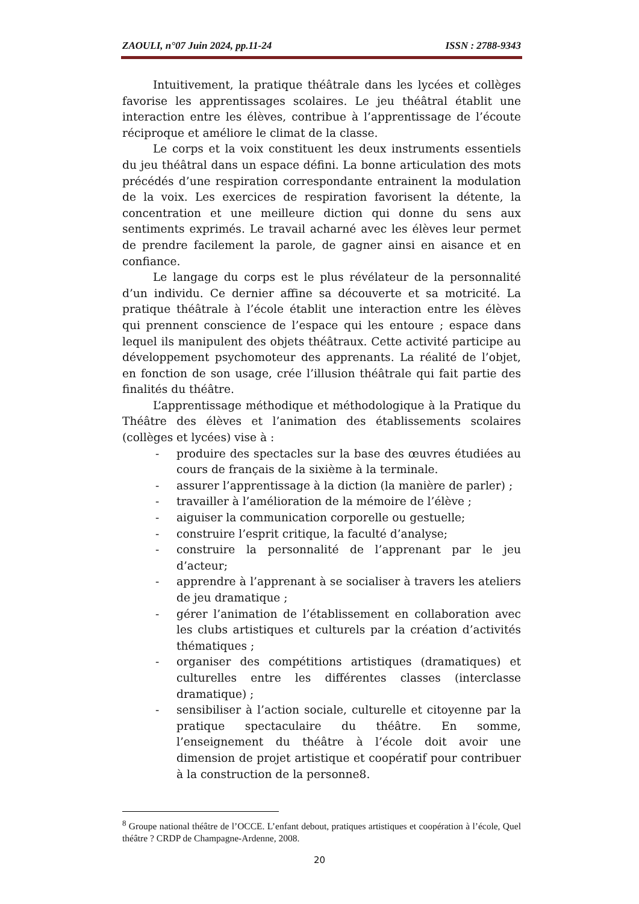ZAOULI, n°07 Juin 2024, pp.11-24 ISSN : 2788-9343
Intuitivement, la pratique théâtrale dans les lycées et collèges favorise les apprentissages scolaires. Le jeu théâtral établit une interaction entre les élèves, contribue à l’apprentissage de l’écoute réciproque et améliore le climat de la classe.
Le corps et la voix constituent les deux instruments essentiels du jeu théâtral dans un espace défini. La bonne articulation des mots précédés d’une respiration correspondante entrainent la modulation de la voix. Les exercices de respiration favorisent la détente, la concentration et une meilleure diction qui donne du sens aux sentiments exprimés. Le travail acharné avec les élèves leur permet de prendre facilement la parole, de gagner ainsi en aisance et en confiance.
Le langage du corps est le plus révélateur de la personnalité d’un individu. Ce dernier affine sa découverte et sa motricité. La pratique théâtrale à l’école établit une interaction entre les élèves qui prennent conscience de l’espace qui les entoure ; espace dans lequel ils manipulent des objets théâtraux. Cette activité participe au développement psychomoteur des apprenants. La réalité de l’objet, en fonction de son usage, crée l’illusion théâtrale qui fait partie des finalités du théâtre.
L’apprentissage méthodique et méthodologique à la Pratique du Théâtre des élèves et l’animation des établissements scolaires (collèges et lycées) vise à :
- produire des spectacles sur la base des œuvres étudiées au cours de français de la sixième à la terminale.
- assurer l’apprentissage à la diction (la manière de parler) ;
- travailler à l’amélioration de la mémoire de l’élève ;
- aiguiser la communication corporelle ou gestuelle;
- construire l’esprit critique, la faculté d’analyse;
- construire la personnalité de l’apprenant par le jeu d’acteur;
- apprendre à l’apprenant à se socialiser à travers les ateliers de jeu dramatique ;
- gérer l’animation de l’établissement en collaboration avec les clubs artistiques et culturels par la création d’activités thématiques ;
- organiser des compétitions artistiques (dramatiques) et culturelles entre les différentes classes (interclasse dramatique) ;
- sensibiliser à l’action sociale, culturelle et citoyenne par la pratique spectaculaire du théâtre. En somme, l’enseignement du théâtre à l’école doit avoir une dimension de projet artistique et coopératif pour contribuer à la construction de la personne8.
<sup>8</sup> Groupe national théâtre de l’OCCE. L’enfant debout, pratiques artistiques et coopération à l’école, Quel théâtre ? CRDP de Champagne-Ardenne, 2008.
20